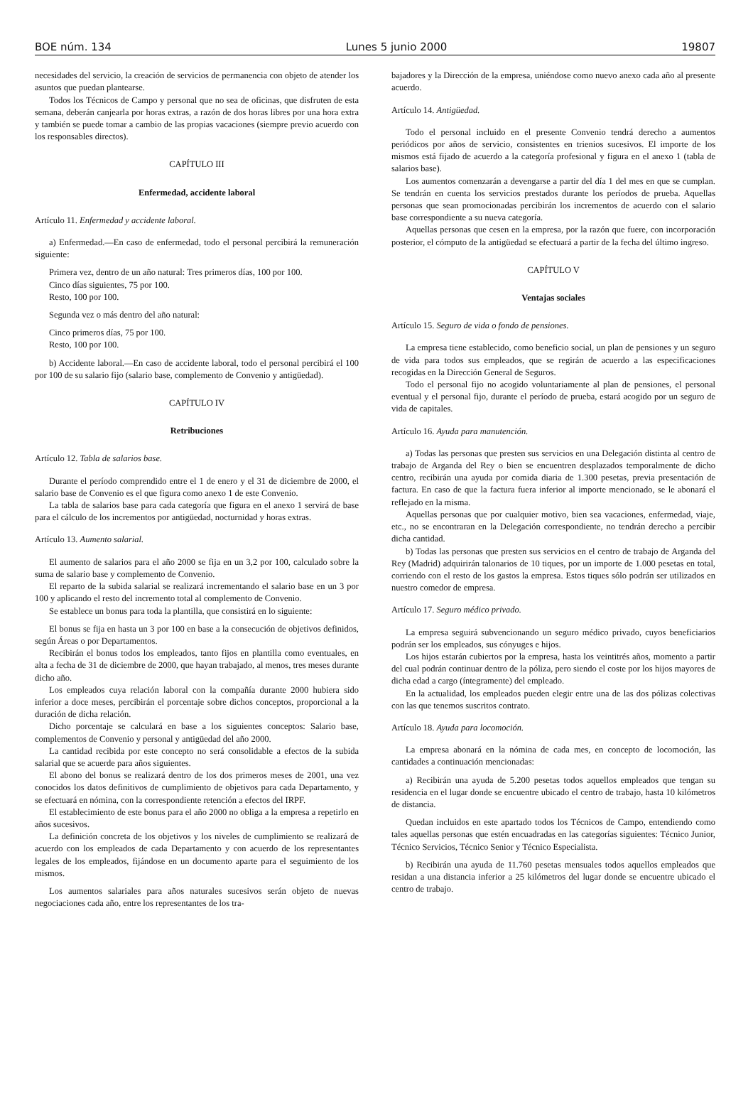BOE núm. 134 Lunes 5 junio 2000 19807
necesidades del servicio, la creación de servicios de permanencia con objeto de atender los asuntos que puedan plantearse.
Todos los Técnicos de Campo y personal que no sea de oficinas, que disfruten de esta semana, deberán canjearla por horas extras, a razón de dos horas libres por una hora extra y también se puede tomar a cambio de las propias vacaciones (siempre previo acuerdo con los responsables directos).
CAPÍTULO III
Enfermedad, accidente laboral
Artículo 11. Enfermedad y accidente laboral.
a) Enfermedad.—En caso de enfermedad, todo el personal percibirá la remuneración siguiente:
Primera vez, dentro de un año natural: Tres primeros días, 100 por 100.
Cinco días siguientes, 75 por 100.
Resto, 100 por 100.
Segunda vez o más dentro del año natural:
Cinco primeros días, 75 por 100.
Resto, 100 por 100.
b) Accidente laboral.—En caso de accidente laboral, todo el personal percibirá el 100 por 100 de su salario fijo (salario base, complemento de Convenio y antigüedad).
CAPÍTULO IV
Retribuciones
Artículo 12. Tabla de salarios base.
Durante el período comprendido entre el 1 de enero y el 31 de diciembre de 2000, el salario base de Convenio es el que figura como anexo 1 de este Convenio.
La tabla de salarios base para cada categoría que figura en el anexo 1 servirá de base para el cálculo de los incrementos por antigüedad, nocturnidad y horas extras.
Artículo 13. Aumento salarial.
El aumento de salarios para el año 2000 se fija en un 3,2 por 100, calculado sobre la suma de salario base y complemento de Convenio.
El reparto de la subida salarial se realizará incrementando el salario base en un 3 por 100 y aplicando el resto del incremento total al complemento de Convenio.
Se establece un bonus para toda la plantilla, que consistirá en lo siguiente:
El bonus se fija en hasta un 3 por 100 en base a la consecución de objetivos definidos, según Áreas o por Departamentos.
Recibirán el bonus todos los empleados, tanto fijos en plantilla como eventuales, en alta a fecha de 31 de diciembre de 2000, que hayan trabajado, al menos, tres meses durante dicho año.
Los empleados cuya relación laboral con la compañía durante 2000 hubiera sido inferior a doce meses, percibirán el porcentaje sobre dichos conceptos, proporcional a la duración de dicha relación.
Dicho porcentaje se calculará en base a los siguientes conceptos: Salario base, complementos de Convenio y personal y antigüedad del año 2000.
La cantidad recibida por este concepto no será consolidable a efectos de la subida salarial que se acuerde para años siguientes.
El abono del bonus se realizará dentro de los dos primeros meses de 2001, una vez conocidos los datos definitivos de cumplimiento de objetivos para cada Departamento, y se efectuará en nómina, con la correspondiente retención a efectos del IRPF.
El establecimiento de este bonus para el año 2000 no obliga a la empresa a repetirlo en años sucesivos.
La definición concreta de los objetivos y los niveles de cumplimiento se realizará de acuerdo con los empleados de cada Departamento y con acuerdo de los representantes legales de los empleados, fijándose en un documento aparte para el seguimiento de los mismos.
Los aumentos salariales para años naturales sucesivos serán objeto de nuevas negociaciones cada año, entre los representantes de los tra-
bajadores y la Dirección de la empresa, uniéndose como nuevo anexo cada año al presente acuerdo.
Artículo 14. Antigüedad.
Todo el personal incluido en el presente Convenio tendrá derecho a aumentos periódicos por años de servicio, consistentes en trienios sucesivos. El importe de los mismos está fijado de acuerdo a la categoría profesional y figura en el anexo 1 (tabla de salarios base).
Los aumentos comenzarán a devengarse a partir del día 1 del mes en que se cumplan. Se tendrán en cuenta los servicios prestados durante los períodos de prueba. Aquellas personas que sean promocionadas percibirán los incrementos de acuerdo con el salario base correspondiente a su nueva categoría.
Aquellas personas que cesen en la empresa, por la razón que fuere, con incorporación posterior, el cómputo de la antigüedad se efectuará a partir de la fecha del último ingreso.
CAPÍTULO V
Ventajas sociales
Artículo 15. Seguro de vida o fondo de pensiones.
La empresa tiene establecido, como beneficio social, un plan de pensiones y un seguro de vida para todos sus empleados, que se regirán de acuerdo a las especificaciones recogidas en la Dirección General de Seguros.
Todo el personal fijo no acogido voluntariamente al plan de pensiones, el personal eventual y el personal fijo, durante el período de prueba, estará acogido por un seguro de vida de capitales.
Artículo 16. Ayuda para manutención.
a) Todas las personas que presten sus servicios en una Delegación distinta al centro de trabajo de Arganda del Rey o bien se encuentren desplazados temporalmente de dicho centro, recibirán una ayuda por comida diaria de 1.300 pesetas, previa presentación de factura. En caso de que la factura fuera inferior al importe mencionado, se le abonará el reflejado en la misma.
Aquellas personas que por cualquier motivo, bien sea vacaciones, enfermedad, viaje, etc., no se encontraran en la Delegación correspondiente, no tendrán derecho a percibir dicha cantidad.
b) Todas las personas que presten sus servicios en el centro de trabajo de Arganda del Rey (Madrid) adquirirán talonarios de 10 tiques, por un importe de 1.000 pesetas en total, corriendo con el resto de los gastos la empresa. Estos tiques sólo podrán ser utilizados en nuestro comedor de empresa.
Artículo 17. Seguro médico privado.
La empresa seguirá subvencionando un seguro médico privado, cuyos beneficiarios podrán ser los empleados, sus cónyuges e hijos.
Los hijos estarán cubiertos por la empresa, hasta los veintitrés años, momento a partir del cual podrán continuar dentro de la póliza, pero siendo el coste por los hijos mayores de dicha edad a cargo (íntegramente) del empleado.
En la actualidad, los empleados pueden elegir entre una de las dos pólizas colectivas con las que tenemos suscritos contrato.
Artículo 18. Ayuda para locomoción.
La empresa abonará en la nómina de cada mes, en concepto de locomoción, las cantidades a continuación mencionadas:
a) Recibirán una ayuda de 5.200 pesetas todos aquellos empleados que tengan su residencia en el lugar donde se encuentre ubicado el centro de trabajo, hasta 10 kilómetros de distancia.
Quedan incluidos en este apartado todos los Técnicos de Campo, entendiendo como tales aquellas personas que estén encuadradas en las categorías siguientes: Técnico Junior, Técnico Servicios, Técnico Senior y Técnico Especialista.
b) Recibirán una ayuda de 11.760 pesetas mensuales todos aquellos empleados que residan a una distancia inferior a 25 kilómetros del lugar donde se encuentre ubicado el centro de trabajo.